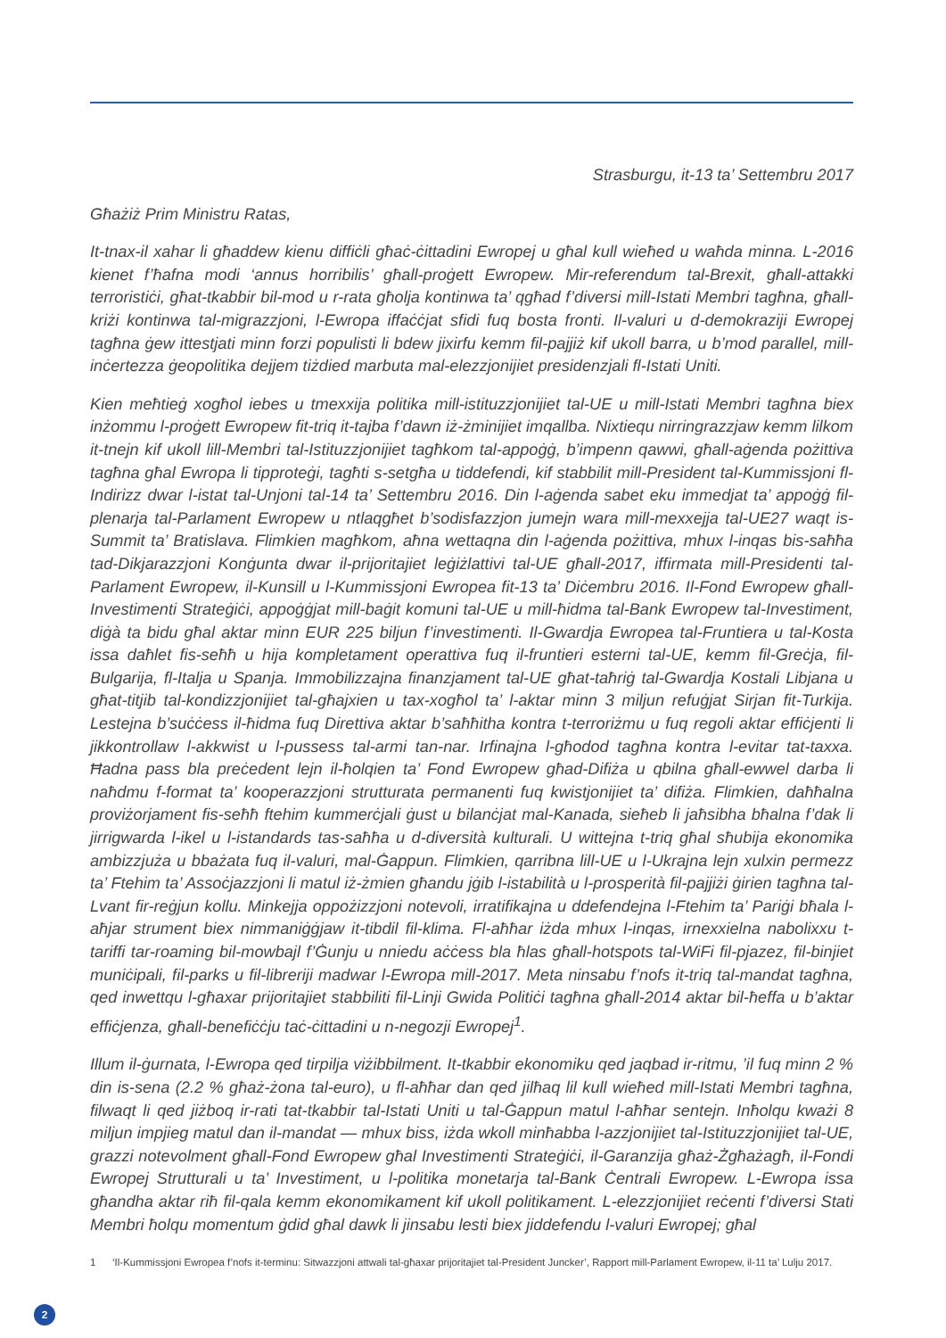Strasburgu, it-13 ta’ Settembru 2017
Għażiż Prim Ministru Ratas,
It-tnax-il xahar li għaddew kienu diffiċli għaċ-ċittadini Ewropej u għal kull wieħed u waħda minna. L-2016 kienet f’ħafna modi ‘annus horribilis’ għall-proġett Ewropew. Mir-referendum tal-Brexit, għall-attakki terroristiċi, għat-tkabbir bil-mod u r-rata għolja kontinwa ta’ qgħad f’diversi mill-Istati Membri tagħna, għall-kriżi kontinwa tal-migrazzjoni, l-Ewropa iffaċċjat sfidi fuq bosta fronti. Il-valuri u d-demokraziji Ewropej tagħna ġew ittestjati minn forzi populisti li bdew jixirfu kemm fil-pajjiż kif ukoll barra, u b’mod parallel, mill-inċertezza ġeopolitika dejjem tiżdied marbuta mal-elezzjonijiet presidenzjali fl-Istati Uniti.
Kien meħtieġ xogħol iebes u tmexxija politika mill-istituzzjonijiet tal-UE u mill-Istati Membri tagħna biex inżommu l-proġett Ewropew fit-triq it-tajba f’dawn iż-żminijiet imqallba. Nixtiequ nirringrazzjaw kemm lilkom it-tnejn kif ukoll lill-Membri tal-Istituzzjonijiet tagħkom tal-appoġġ, b’impenn qawwi, għall-aġenda pożittiva tagħna għal Ewropa li tipproteġi, tagħti s-setgħa u tiddefendi, kif stabbilit mill-President tal-Kummissjoni fl-Indirizz dwar l-istat tal-Unjoni tal-14 ta’ Settembru 2016. Din l-aġenda sabet eku immedjat ta’ appoġġ fil-plenarja tal-Parlament Ewropew u ntlaqgħet b’sodisfazzjon jumejn wara mill-mexxejja tal-UE27 waqt is-Summit ta’ Bratislava. Flimkien magħkom, aħna wettaqna din l-aġenda pożittiva, mhux l-inqas bis-saħħa tad-Dikjarazzjoni Konġunta dwar il-prijoritajiet leġiżlattivi tal-UE għall-2017, iffirmata mill-Presidenti tal-Parlament Ewropew, il-Kunsill u l-Kummissjoni Ewropea fit-13 ta’ Diċembru 2016. Il-Fond Ewropew għall-Investimenti Strateġiċi, appoġġjat mill-baġit komuni tal-UE u mill-ħidma tal-Bank Ewropew tal-Investiment, diġà ta bidu għal aktar minn EUR 225 biljun f’investimenti. Il-Gwardja Ewropea tal-Fruntiera u tal-Kosta issa daħlet fis-seħħ u hija kompletament operattiva fuq il-fruntieri esterni tal-UE, kemm fil-Greċja, fil-Bulgarija, fl-Italja u Spanja. Immobilizzajna finanzjament tal-UE għat-taħriġ tal-Gwardja Kostali Libjana u għat-titjib tal-kondizzjonijiet tal-għajxien u tax-xogħol ta’ l-aktar minn 3 miljun refuġjat Sirjan fit-Turkija. Lestejna b’suċċess il-ħidma fuq Direttiva aktar b’saħħitha kontra t-terroriżmu u fuq regoli aktar effiċjenti li jikkontrollaw l-akkwist u l-pussess tal-armi tan-nar. Irfinajna l-għodod tagħna kontra l-evitar tat-taxxa. Ħadna pass bla preċedent lejn il-ħolqien ta’ Fond Ewropew għad-Difiża u qbilna għall-ewwel darba li naħdmu f-format ta’ kooperazzjoni strutturata permanenti fuq kwistjonijiet ta’ difiża. Flimkien, daħħalna proviżorjament fis-seħħ ftehim kummerċjali ġust u bilanċjat mal-Kanada, sieħeb li jaħsibha bħalna f’dak li jirrigwarda l-ikel u l-istandards tas-saħħa u d-diversità kulturali. U wittejna t-triq għal sħubija ekonomika ambizzjuża u bbażata fuq il-valuri, mal-Ġappun. Flimkien, qarribna lill-UE u l-Ukrajna lejn xulxin permezz ta’ Ftehim ta’ Assoċjazzjoni li matul iż-żmien għandu jġib l-istabilità u l-prosperità fil-pajjiżi ġirien tagħna tal-Lvant fir-reġjun kollu. Minkejja oppożizzjoni notevoli, irratifikajna u ddefendejna l-Ftehim ta’ Pariġi bħala l-aħjar strument biex nimmaniġġjaw it-tibdil fil-klima. Fl-aħħar iżda mhux l-inqas, irnexxielna nabolixxu t-tariffi tar-roaming bil-mowbajl f’Ġunju u nniedu aċċess bla ħlas għall-hotspots tal-WiFi fil-pjazez, fil-binjiet muniċipali, fil-parks u fil-libreriji madwar l-Ewropa mill-2017. Meta ninsabu f’nofs it-triq tal-mandat tagħna, qed inwettqu l-għaxar prijoritajiet stabbiliti fil-Linji Gwida Politiċi tagħna għall-2014 aktar bil-ħeffa u b’aktar effiċjenza, għall-benefiċċju taċ-ċittadini u n-negozji Ewropej<sup>1</sup>.
Illum il-ġurnata, l-Ewropa qed tirpilja viżibbilment. It-tkabbir ekonomiku qed jaqbad ir-ritmu, ’il fuq minn 2 % din is-sena (2.2 % għaż-żona tal-euro), u fl-aħħar dan qed jilħaq lil kull wieħed mill-Istati Membri tagħna, filwaqt li qed jiżboq ir-rati tat-tkabbir tal-Istati Uniti u tal-Ġappun matul l-aħħar sentejn. Inħolqu kważi 8 miljun impjieg matul dan il-mandat — mhux biss, iżda wkoll minħabba l-azzjonijiet tal-Istituzzjonijiet tal-UE, grazzi notevolment għall-Fond Ewropew għal Investimenti Strateġiċi, il-Garanzija għaż-Żgħażagħ, il-Fondi Ewropej Strutturali u ta’ Investiment, u l-politika monetarja tal-Bank Ċentrali Ewropew. L-Ewropa issa għandha aktar riħ fil-qala kemm ekonomikament kif ukoll politikament. L-elezzjonijiet reċenti f’diversi Stati Membri ħolqu momentum ġdid għal dawk li jinsabu lesti biex jiddefendu l-valuri Ewropej; għal
1 ‘Il-Kummissjoni Ewropea f’nofs it-terminu: Sitwazzjoni attwali tal-għaxar prijoritajiet tal-President Juncker’, Rapport mill-Parlament Ewropew, il-11 ta’ Lulju 2017.
2